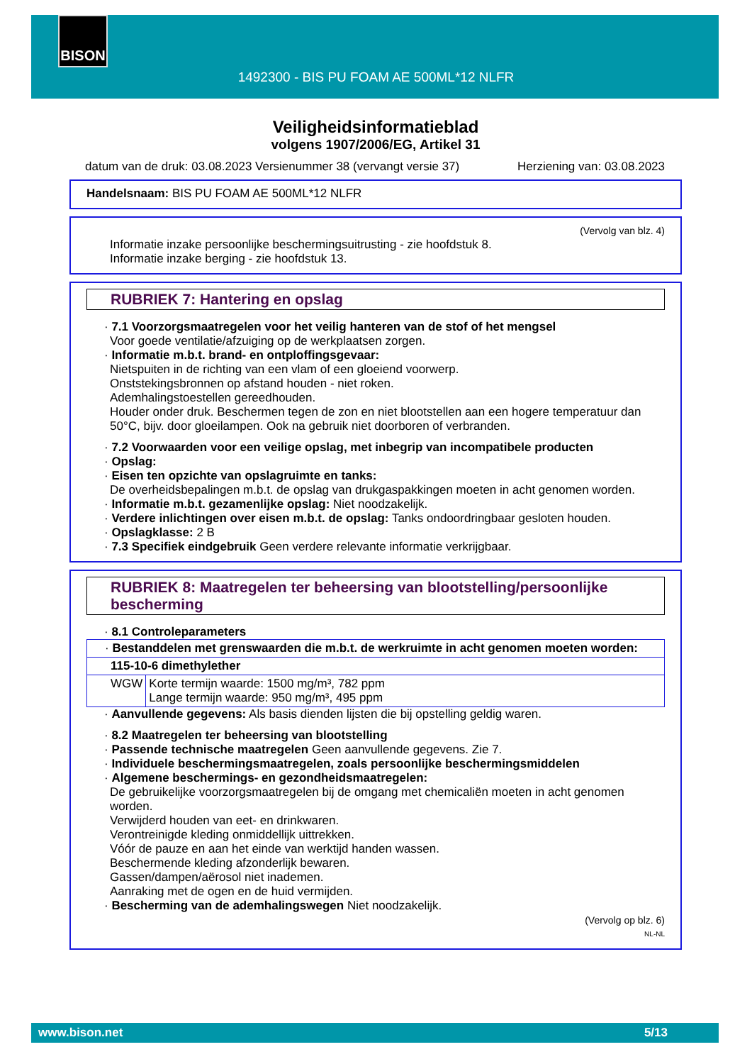BISON
1492300 - BIS PU FOAM AE 500ML*12 NLFR
Veiligheidsinformatieblad
volgens 1907/2006/EG, Artikel 31
datum van de druk: 03.08.2023 Versienummer 38 (vervangt versie 37) Herziening van: 03.08.2023
Handelsnaam: BIS PU FOAM AE 500ML*12 NLFR
(Vervolg van blz. 4)
Informatie inzake persoonlijke beschermingsuitrusting - zie hoofdstuk 8.
Informatie inzake berging - zie hoofdstuk 13.
RUBRIEK 7: Hantering en opslag
· 7.1 Voorzorgsmaatregelen voor het veilig hanteren van de stof of het mengsel
Voor goede ventilatie/afzuiging op de werkplaatsen zorgen.
· Informatie m.b.t. brand- en ontploffingsgevaar:
Nietspuiten in de richting van een vlam of een gloeiend voorwerp.
Onststekingsbronnen op afstand houden - niet roken.
Ademhalingstoestellen gereedhouden.
Houder onder druk. Beschermen tegen de zon en niet blootstellen aan een hogere temperatuur dan 50°C, bijv. door gloeilampen. Ook na gebruik niet doorboren of verbranden.
· 7.2 Voorwaarden voor een veilige opslag, met inbegrip van incompatibele producten
· Opslag:
· Eisen ten opzichte van opslagruimte en tanks:
De overheidsbepalingen m.b.t. de opslag van drukgaspakkingen moeten in acht genomen worden.
· Informatie m.b.t. gezamenlijke opslag: Niet noodzakelijk.
· Verdere inlichtingen over eisen m.b.t. de opslag: Tanks ondoordringbaar gesloten houden.
· Opslagklasse: 2 B
· 7.3 Specifiek eindgebruik Geen verdere relevante informatie verkrijgbaar.
RUBRIEK 8: Maatregelen ter beheersing van blootstelling/persoonlijke bescherming
· 8.1 Controleparameters
| · Bestanddelen met grenswaarden die m.b.t. de werkruimte in acht genomen moeten worden: | |
| 115-10-6 dimethylether | |
| WGW | Korte termijn waarde: 1500 mg/m³, 782 ppm Lange termijn waarde: 950 mg/m³, 495 ppm |
· Aanvullende gegevens: Als basis dienden lijsten die bij opstelling geldig waren.
· 8.2 Maatregelen ter beheersing van blootstelling
· Passende technische maatregelen Geen aanvullende gegevens. Zie 7.
· Individuele beschermingsmaatregelen, zoals persoonlijke beschermingsmiddelen
· Algemene beschermings- en gezondheidsmaatregelen:
De gebruikelijke voorzorgsmaatregelen bij de omgang met chemicaliën moeten in acht genomen worden.
Verwijderd houden van eet- en drinkwaren.
Verontreinigde kleding onmiddellijk uittrekken.
Vóór de pauze en aan het einde van werktijd handen wassen.
Beschermende kleding afzonderlijk bewaren.
Gassen/dampen/aërosol niet inademen.
Aanraking met de ogen en de huid vermijden.
· Bescherming van de ademhalingswegen Niet noodzakelijk.
(Vervolg op blz. 6)
NL-NL
www.bison.net 5/13